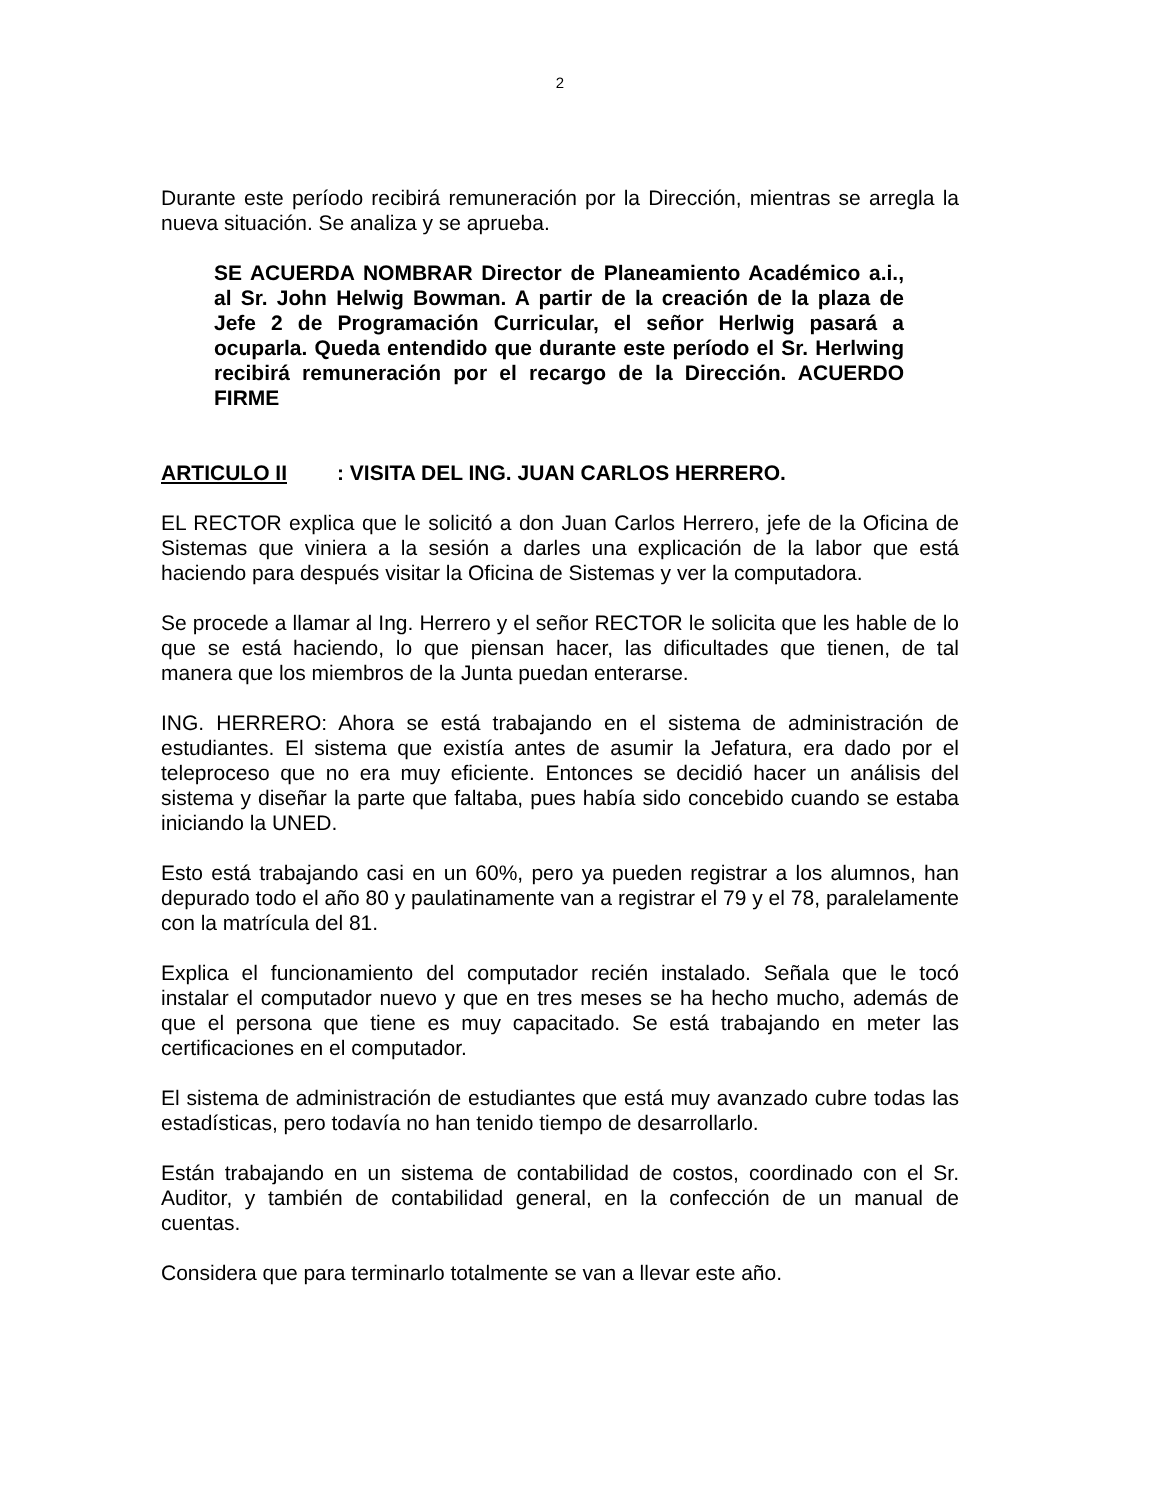2
Durante este período recibirá remuneración por la Dirección, mientras se arregla la nueva situación. Se analiza y se aprueba.
SE ACUERDA NOMBRAR Director de Planeamiento Académico a.i., al Sr. John Helwig Bowman. A partir de la creación de la plaza de Jefe 2 de Programación Curricular, el señor Herlwig pasará a ocuparla. Queda entendido que durante este período el Sr. Herlwing recibirá remuneración por el recargo de la Dirección. ACUERDO FIRME
ARTICULO II: VISITA DEL ING. JUAN CARLOS HERRERO.
EL RECTOR explica que le solicitó a don Juan Carlos Herrero, jefe de la Oficina de Sistemas que viniera a la sesión a darles una explicación de la labor que está haciendo para después visitar la Oficina de Sistemas y ver la computadora.
Se procede a llamar al Ing. Herrero y el señor RECTOR le solicita que les hable de lo que se está haciendo, lo que piensan hacer, las dificultades que tienen, de tal manera que los miembros de la Junta puedan enterarse.
ING. HERRERO: Ahora se está trabajando en el sistema de administración de estudiantes. El sistema que existía antes de asumir la Jefatura, era dado por el teleproceso que no era muy eficiente. Entonces se decidió hacer un análisis del sistema y diseñar la parte que faltaba, pues había sido concebido cuando se estaba iniciando la UNED.
Esto está trabajando casi en un 60%, pero ya pueden registrar a los alumnos, han depurado todo el año 80 y paulatinamente van a registrar el 79 y el 78, paralelamente con la matrícula del 81.
Explica el funcionamiento del computador recién instalado. Señala que le tocó instalar el computador nuevo y que en tres meses se ha hecho mucho, además de que el persona que tiene es muy capacitado. Se está trabajando en meter las certificaciones en el computador.
El sistema de administración de estudiantes que está muy avanzado cubre todas las estadísticas, pero todavía no han tenido tiempo de desarrollarlo.
Están trabajando en un sistema de contabilidad de costos, coordinado con el Sr. Auditor, y también de contabilidad general, en la confección de un manual de cuentas.
Considera que para terminarlo totalmente se van a llevar este año.